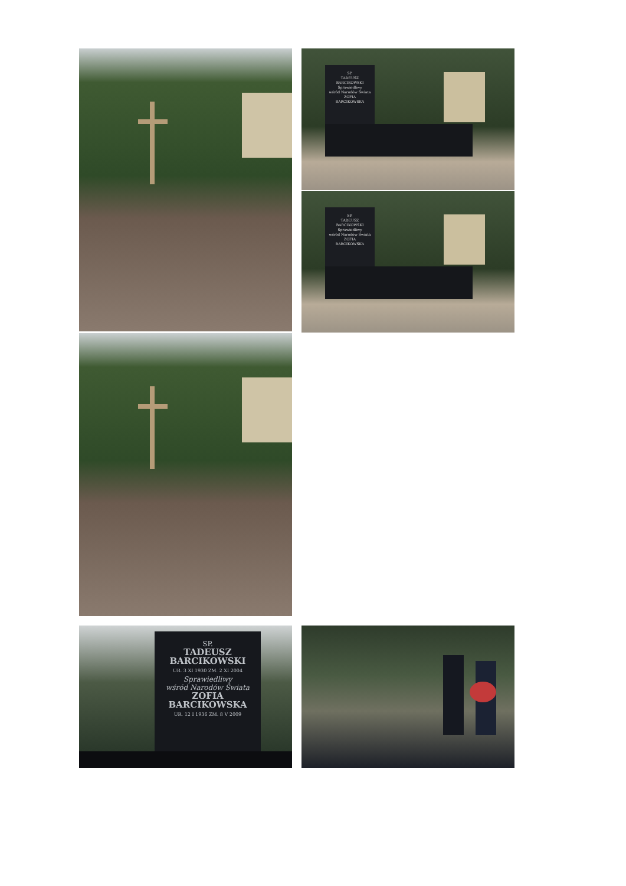SP.
TADEUSZ
BARCIKOWSKI
Sprawiedliwy
wśród Narodów Świata
ZOFIA
BARCIKOWSKA
SP.
TADEUSZ
BARCIKOWSKI
Sprawiedliwy
wśród Narodów Świata
ZOFIA
BARCIKOWSKA
SP.
TADEUSZ
BARCIKOWSKI
UR. 3 XI 1930 ZM. 2 XI 2004
Sprawiedliwy
wśród Narodów Świata
ZOFIA
BARCIKOWSKA
UR. 12 I 1936 ZM. 8 V 2009